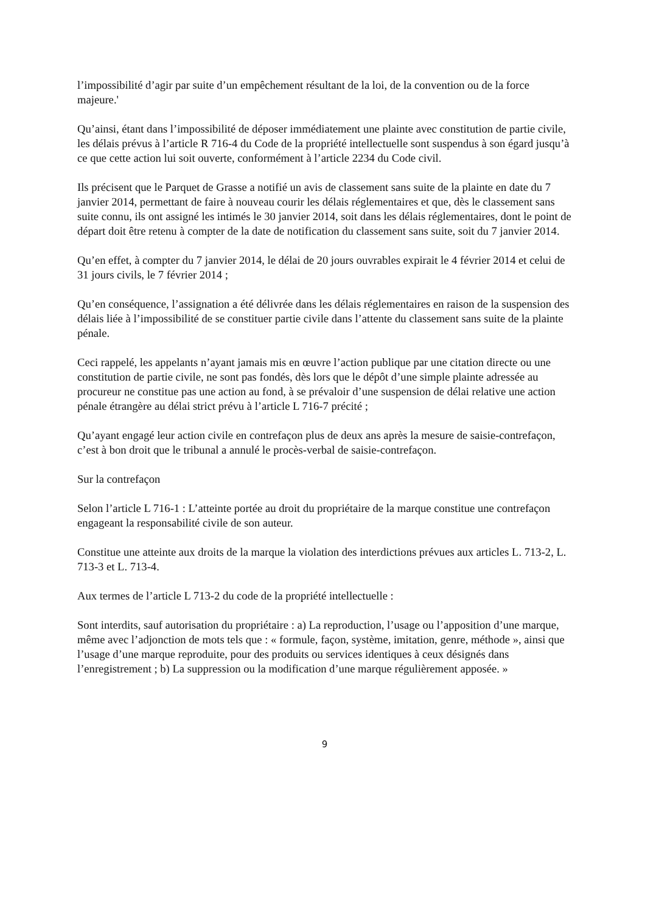l’impossibilité d’agir par suite d’un empêchement résultant de la loi, de la convention ou de la force majeure.'
Qu’ainsi, étant dans l’impossibilité de déposer immédiatement une plainte avec constitution de partie civile, les délais prévus à l’article R 716-4 du Code de la propriété intellectuelle sont suspendus à son égard jusqu’à ce que cette action lui soit ouverte, conformément à l’article 2234 du Code civil.
Ils précisent que le Parquet de Grasse a notifié un avis de classement sans suite de la plainte en date du 7 janvier 2014, permettant de faire à nouveau courir les délais réglementaires et que, dès le classement sans suite connu, ils ont assigné les intimés le 30 janvier 2014, soit dans les délais réglementaires, dont le point de départ doit être retenu à compter de la date de notification du classement sans suite, soit du 7 janvier 2014.
Qu’en effet, à compter du 7 janvier 2014, le délai de 20 jours ouvrables expirait le 4 février 2014 et celui de 31 jours civils, le 7 février 2014 ;
Qu’en conséquence, l’assignation a été délivrée dans les délais réglementaires en raison de la suspension des délais liée à l’impossibilité de se constituer partie civile dans l’attente du classement sans suite de la plainte pénale.
Ceci rappelé, les appelants n’ayant jamais mis en œuvre l’action publique par une citation directe ou une constitution de partie civile, ne sont pas fondés, dès lors que le dépôt d’une simple plainte adressée au procureur ne constitue pas une action au fond, à se prévaloir d’une suspension de délai relative une action pénale étrangère au délai strict prévu à l’article L 716-7 précité ;
Qu’ayant engagé leur action civile en contrefaçon plus de deux ans après la mesure de saisie-contrefaçon, c’est à bon droit que le tribunal a annulé le procès-verbal de saisie-contrefaçon.
Sur la contrefaçon
Selon l’article L 716-1 : L’atteinte portée au droit du propriétaire de la marque constitue une contrefaçon engageant la responsabilité civile de son auteur.
Constitue une atteinte aux droits de la marque la violation des interdictions prévues aux articles L. 713-2, L. 713-3 et L. 713-4.
Aux termes de l’article L 713-2 du code de la propriété intellectuelle :
Sont interdits, sauf autorisation du propriétaire : a) La reproduction, l’usage ou l’apposition d’une marque, même avec l’adjonction de mots tels que : « formule, façon, système, imitation, genre, méthode », ainsi que l’usage d’une marque reproduite, pour des produits ou services identiques à ceux désignés dans l’enregistrement ; b) La suppression ou la modification d’une marque régulièrement apposée. »
9